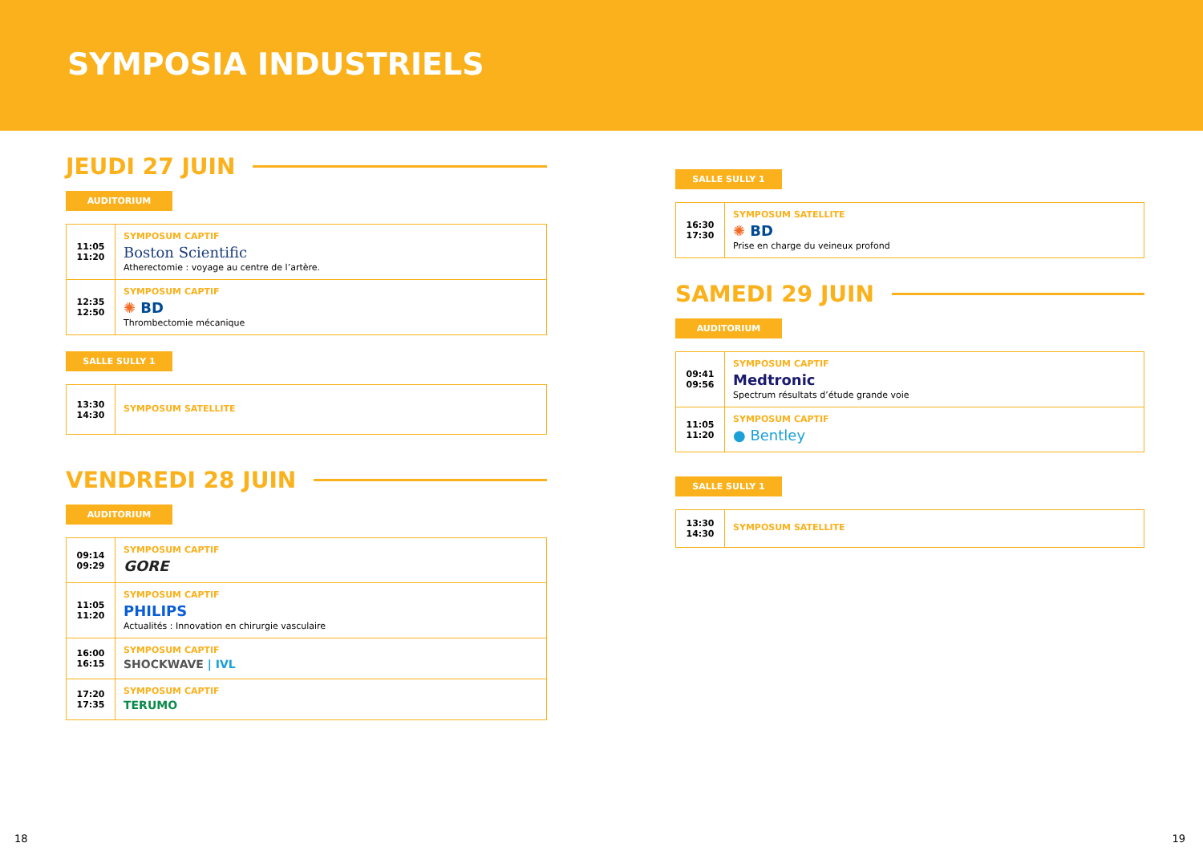SYMPOSIA INDUSTRIELS
JEUDI 27 JUIN
AUDITORIUM
| 11:05 11:20 | SYMPOSUM CAPTIF Boston Scientific Atherectomie : voyage au centre de l’artère. |
| 12:35 12:50 | SYMPOSUM CAPTIF ✺ BD Thrombectomie mécanique |
SALLE SULLY 1
| 13:30 14:30 | SYMPOSUM SATELLITE |
VENDREDI 28 JUIN
AUDITORIUM
| 09:14 09:29 | SYMPOSUM CAPTIF GORE |
| 11:05 11:20 | SYMPOSUM CAPTIF PHILIPS Actualités : Innovation en chirurgie vasculaire |
| 16:00 16:15 | SYMPOSUM CAPTIF SHOCKWAVE / IVL |
| 17:20 17:35 | SYMPOSUM CAPTIF TERUMO |
SALLE SULLY 1
| 16:30 17:30 | SYMPOSUM SATELLITE ✺ BD Prise en charge du veineux profond |
SAMEDI 29 JUIN
AUDITORIUM
| 09:41 09:56 | SYMPOSUM CAPTIF Medtronic Spectrum résultats d’étude grande voie |
| 11:05 11:20 | SYMPOSUM CAPTIF ● Bentley |
SALLE SULLY 1
| 13:30 14:30 | SYMPOSUM SATELLITE |
18 19